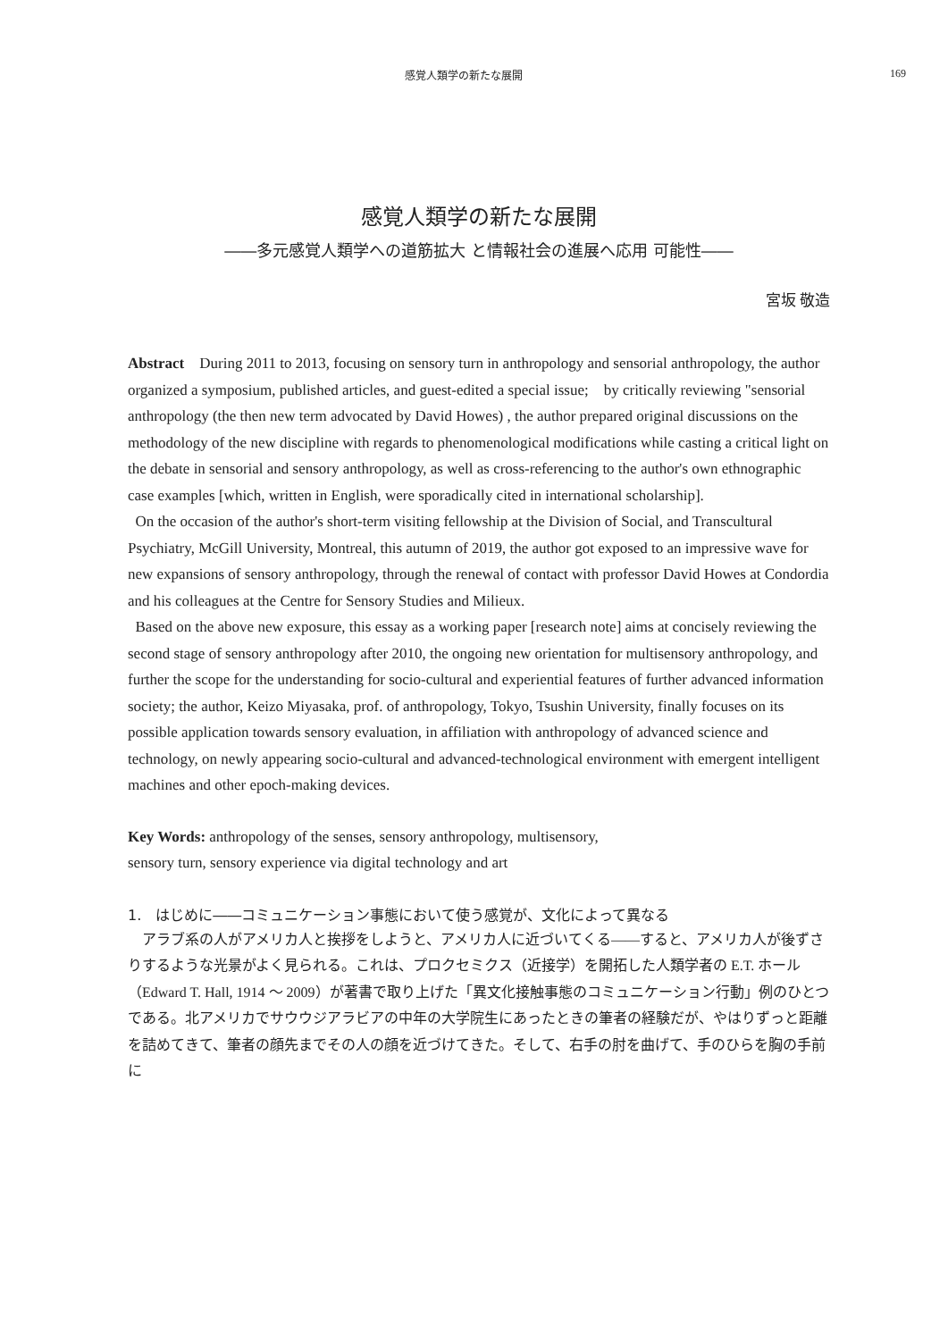感覚人類学の新たな展開 169
感覚人類学の新たな展開
――多元感覚人類学への道筋拡大 と情報社会の進展へ応用 可能性――
宮坂 敬造
Abstract　During 2011 to 2013, focusing on sensory turn in anthropology and sensorial anthropology, the author organized a symposium, published articles, and guest-edited a special issue;　by critically reviewing "sensorial anthropology (the then new term advocated by David Howes) , the author prepared original discussions on the methodology of the new discipline with regards to phenomenological modifications while casting a critical light on the debate in sensorial and sensory anthropology, as well as cross-referencing to the author's own ethnographic case examples [which, written in English, were sporadically cited in international scholarship].
On the occasion of the author's short-term visiting fellowship at the Division of Social, and Transcultural Psychiatry, McGill University, Montreal, this autumn of 2019, the author got exposed to an impressive wave for new expansions of sensory anthropology, through the renewal of contact with professor David Howes at Condordia and his colleagues at the Centre for Sensory Studies and Milieux.
Based on the above new exposure, this essay as a working paper [research note] aims at concisely reviewing the second stage of sensory anthropology after 2010, the ongoing new orientation for multisensory anthropology, and further the scope for the understanding for socio-cultural and experiential features of further advanced information society; the author, Keizo Miyasaka, prof. of anthropology, Tokyo, Tsushin University, finally focuses on its possible application towards sensory evaluation, in affiliation with anthropology of advanced science and technology, on newly appearing socio-cultural and advanced-technological environment with emergent intelligent machines and other epoch-making devices.
Key Words: anthropology of the senses, sensory anthropology, multisensory,
sensory turn, sensory experience via digital technology and art
1.　はじめに――コミュニケーション事態において使う感覚が、文化によって異なる
アラブ系の人がアメリカ人と挨拶をしようと、アメリカ人に近づいてくる――すると、アメリカ人が後ずさりするような光景がよく見られる。これは、プロクセミクス（近接学）を開拓した人類学者の E.T. ホール（Edward T. Hall, 1914 ～ 2009）が著書で取り上げた「異文化接触事態のコミュニケーション行動」例のひとつである。北アメリカでサウウジアラビアの中年の大学院生にあったときの筆者の経験だが、やはりずっと距離を詰めてきて、筆者の顔先までその人の顔を近づけてきた。そして、右手の肘を曲げて、手のひらを胸の手前に